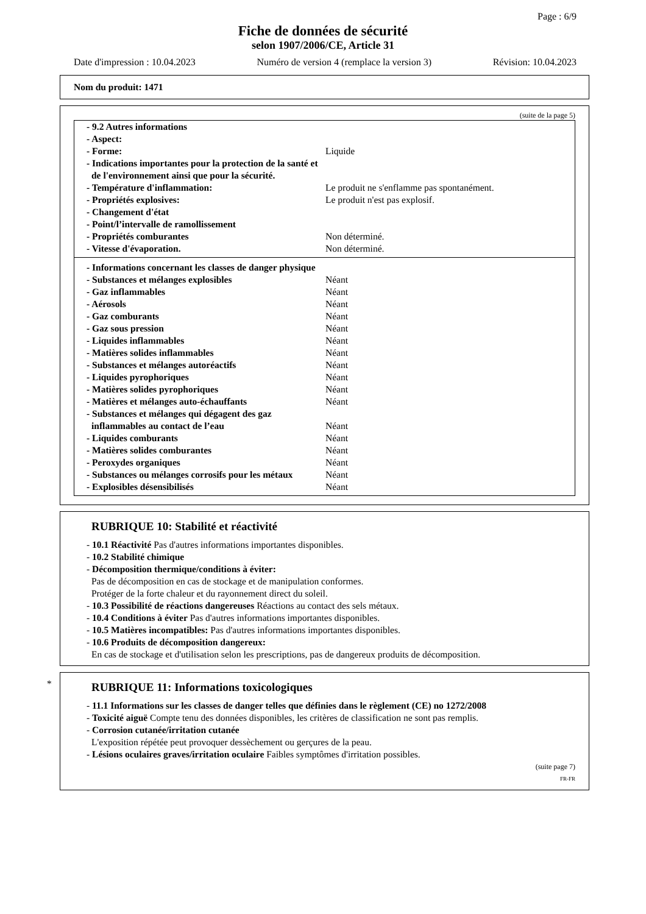Page : 6/9
Fiche de données de sécurité
selon 1907/2006/CE, Article 31
Date d'impression : 10.04.2023 Numéro de version 4 (remplace la version 3) Révision: 10.04.2023
Nom du produit: 1471
(suite de la page 5)
| - 9.2 Autres informations | |
| - Aspect: | |
| - Forme: | Liquide |
| - Indications importantes pour la protection de la santé et de l'environnement ainsi que pour la sécurité. | |
| - Température d'inflammation: | Le produit ne s'enflamme pas spontanément. |
| - Propriétés explosives: | Le produit n'est pas explosif. |
| - Changement d'état | |
| - Point/l’intervalle de ramollissement | |
| - Propriétés comburantes | Non déterminé. |
| - Vitesse d'évaporation. | Non déterminé. |
| - Informations concernant les classes de danger physique | |
| - Substances et mélanges explosibles | Néant |
| - Gaz inflammables | Néant |
| - Aérosols | Néant |
| - Gaz comburants | Néant |
| - Gaz sous pression | Néant |
| - Liquides inflammables | Néant |
| - Matières solides inflammables | Néant |
| - Substances et mélanges autoréactifs | Néant |
| - Liquides pyrophoriques | Néant |
| - Matières solides pyrophoriques | Néant |
| - Matières et mélanges auto-échauffants | Néant |
| - Substances et mélanges qui dégagent des gaz inflammables au contact de l’eau | Néant |
| - Liquides comburants | Néant |
| - Matières solides comburantes | Néant |
| - Peroxydes organiques | Néant |
| - Substances ou mélanges corrosifs pour les métaux | Néant |
| - Explosibles désensibilisés | Néant |
RUBRIQUE 10: Stabilité et réactivité
- 10.1 Réactivité Pas d'autres informations importantes disponibles.
- 10.2 Stabilité chimique
- Décomposition thermique/conditions à éviter:
Pas de décomposition en cas de stockage et de manipulation conformes.
Protéger de la forte chaleur et du rayonnement direct du soleil.
- 10.3 Possibilité de réactions dangereuses Réactions au contact des sels métaux.
- 10.4 Conditions à éviter Pas d'autres informations importantes disponibles.
- 10.5 Matières incompatibles: Pas d'autres informations importantes disponibles.
- 10.6 Produits de décomposition dangereux:
En cas de stockage et d'utilisation selon les prescriptions, pas de dangereux produits de décomposition.
*
RUBRIQUE 11: Informations toxicologiques
- 11.1 Informations sur les classes de danger telles que définies dans le règlement (CE) no 1272/2008
- Toxicité aiguë Compte tenu des données disponibles, les critères de classification ne sont pas remplis.
- Corrosion cutanée/irritation cutanée
L'exposition répétée peut provoquer dessèchement ou gerçures de la peau.
- Lésions oculaires graves/irritation oculaire Faibles symptômes d'irritation possibles.
(suite page 7)
FR-FR